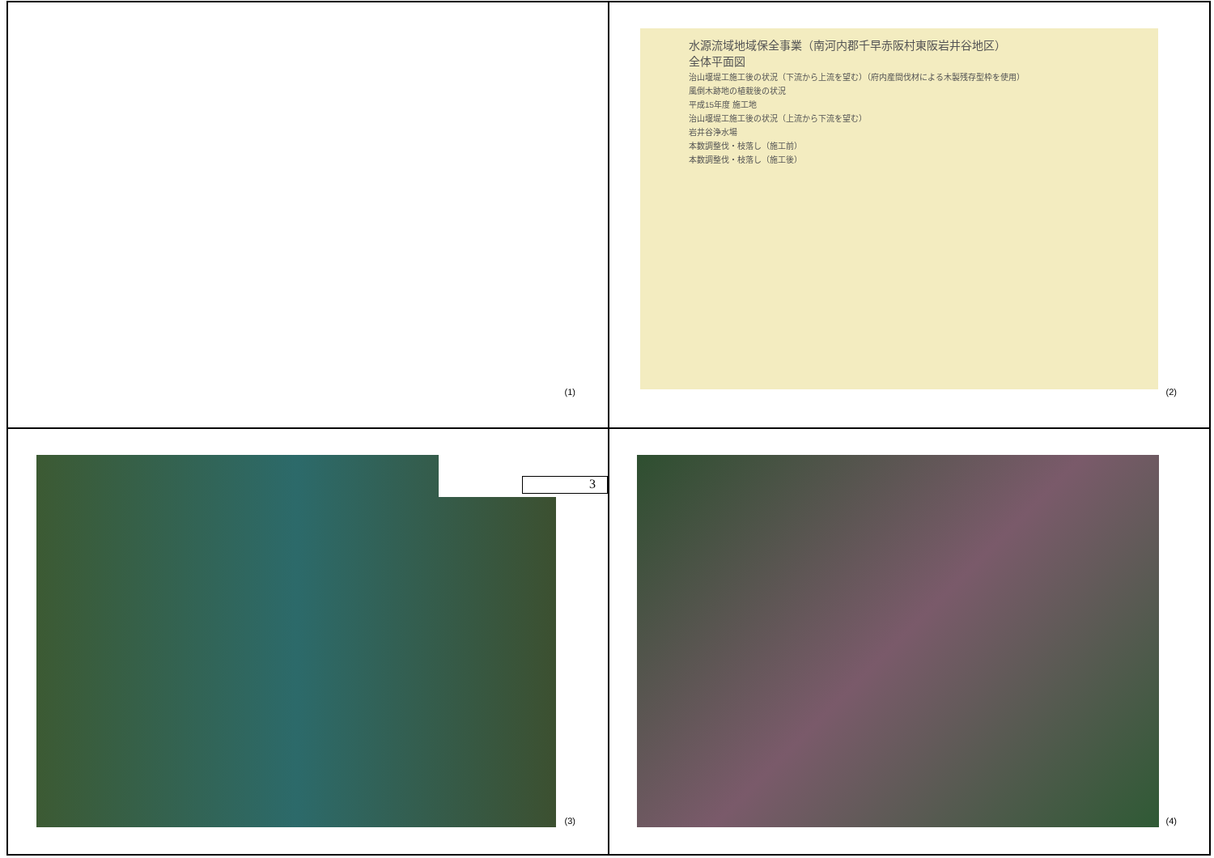(1)
水源流域地域保全事業（南河内郡千早赤阪村東阪岩井谷地区）
全体平面図
治山堰堤工施工後の状況（下流から上流を望む）（府内産間伐材による木製残存型枠を使用）
風倒木跡地の植栽後の状況
平成15年度 施工地
治山堰堤工施工後の状況（上流から下流を望む）
岩井谷浄水場
本数調整伐・枝落し（施工前）
本数調整伐・枝落し（施工後）
(2)
3
(3)
(4)